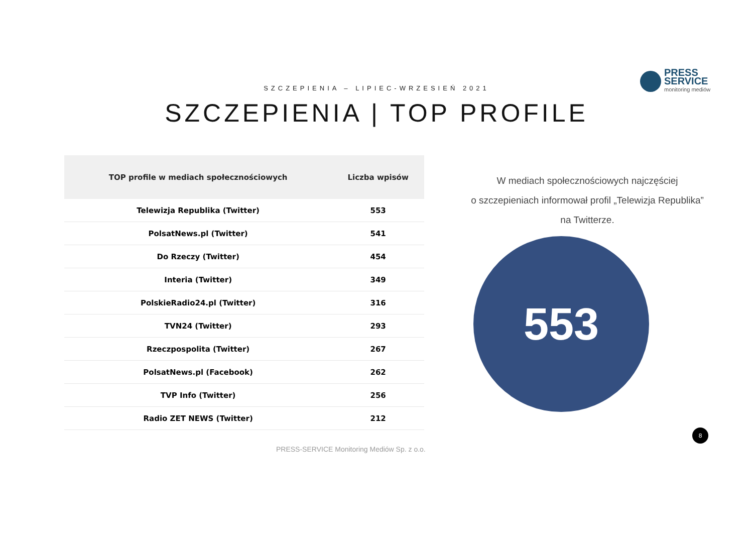PRESS
SERVICE
monitoring mediów
SZCZEPIENIA – LIPIEC-WRZESIEŃ 2021
SZCZEPIENIA | TOP PROFILE
| TOP profile w mediach społecznościowych | Liczba wpisów |
| --- | --- |
| Telewizja Republika (Twitter) | 553 |
| PolsatNews.pl (Twitter) | 541 |
| Do Rzeczy (Twitter) | 454 |
| Interia (Twitter) | 349 |
| PolskieRadio24.pl (Twitter) | 316 |
| TVN24 (Twitter) | 293 |
| Rzeczpospolita (Twitter) | 267 |
| PolsatNews.pl (Facebook) | 262 |
| TVP Info (Twitter) | 256 |
| Radio ZET NEWS (Twitter) | 212 |
W mediach społecznościowych najczęściej
o szczepieniach informował profil „Telewizja Republika”
na Twitterze.
553
8
PRESS-SERVICE Monitoring Mediów Sp. z o.o.